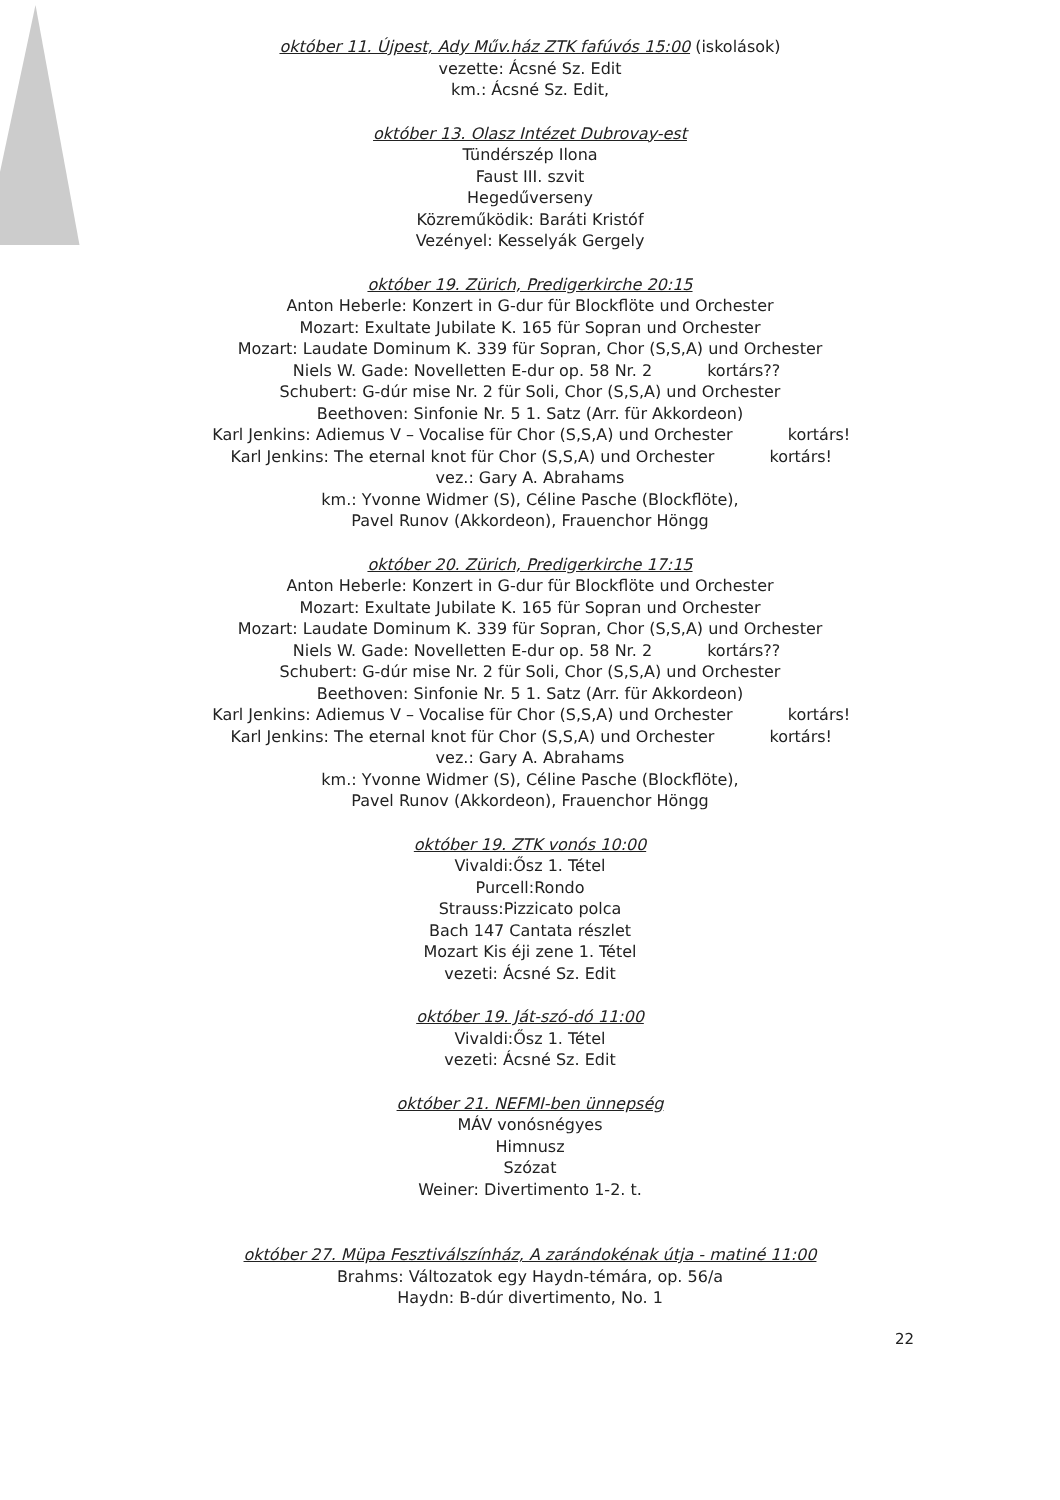október 11. Újpest, Ady Műv.ház ZTK fafúvós 15:00 (iskolások)
vezette: Ácsné Sz. Edit
km.: Ácsné Sz. Edit,
október 13. Olasz Intézet Dubrovay-est
Tündérszép Ilona
Faust III. szvit
Hegedűverseny
Közreműködik: Baráti Kristóf
Vezényel: Kesselyák Gergely
október 19. Zürich, Predigerkirche 20:15
Anton Heberle: Konzert in G-dur für Blockflöte und Orchester
Mozart: Exultate Jubilate K. 165 für Sopran und Orchester
Mozart: Laudate Dominum K. 339 für Sopran, Chor (S,S,A) und Orchester
Niels W. Gade: Novelletten E-dur op. 58 Nr. 2 kortárs??
Schubert: G-dúr mise Nr. 2 für Soli, Chor (S,S,A) und Orchester
Beethoven: Sinfonie Nr. 5 1. Satz (Arr. für Akkordeon)
Karl Jenkins: Adiemus V – Vocalise für Chor (S,S,A) und Orchester kortárs!
Karl Jenkins: The eternal knot für Chor (S,S,A) und Orchester kortárs!
vez.: Gary A. Abrahams
km.: Yvonne Widmer (S), Céline Pasche (Blockflöte),
Pavel Runov (Akkordeon), Frauenchor Höngg
október 20. Zürich, Predigerkirche 17:15
Anton Heberle: Konzert in G-dur für Blockflöte und Orchester
Mozart: Exultate Jubilate K. 165 für Sopran und Orchester
Mozart: Laudate Dominum K. 339 für Sopran, Chor (S,S,A) und Orchester
Niels W. Gade: Novelletten E-dur op. 58 Nr. 2 kortárs??
Schubert: G-dúr mise Nr. 2 für Soli, Chor (S,S,A) und Orchester
Beethoven: Sinfonie Nr. 5 1. Satz (Arr. für Akkordeon)
Karl Jenkins: Adiemus V – Vocalise für Chor (S,S,A) und Orchester kortárs!
Karl Jenkins: The eternal knot für Chor (S,S,A) und Orchester kortárs!
vez.: Gary A. Abrahams
km.: Yvonne Widmer (S), Céline Pasche (Blockflöte),
Pavel Runov (Akkordeon), Frauenchor Höngg
október 19. ZTK vonós 10:00
Vivaldi:Ősz 1. Tétel
Purcell:Rondo
Strauss:Pizzicato polca
Bach 147 Cantata részlet
Mozart Kis éji zene 1. Tétel
vezeti: Ácsné Sz. Edit
október 19. Ját-szó-dó 11:00
Vivaldi:Ősz 1. Tétel
vezeti: Ácsné Sz. Edit
október 21. NEFMI-ben ünnepség
MÁV vonósnégyes
Himnusz
Szózat
Weiner: Divertimento 1-2. t.
október 27. Müpa Fesztiválszínház, A zarándokénak útja - matiné 11:00
Brahms: Változatok egy Haydn-témára, op. 56/a
Haydn: B-dúr divertimento, No. 1
22